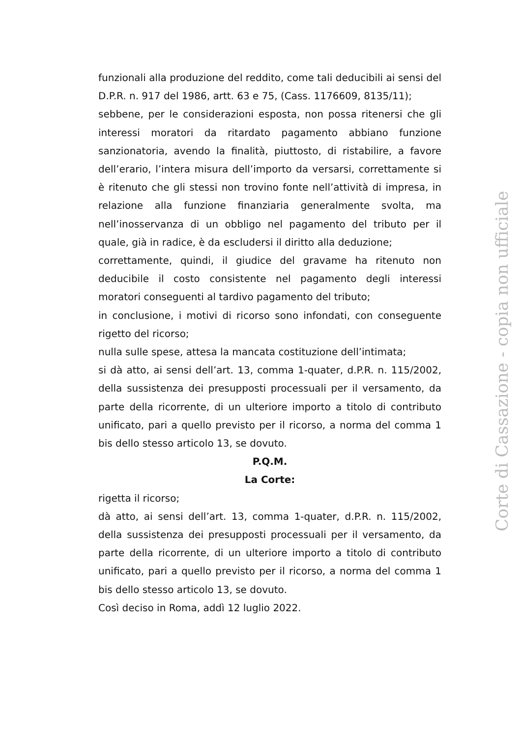funzionali alla produzione del reddito, come tali deducibili ai sensi del D.P.R. n. 917 del 1986, artt. 63 e 75, (Cass. 1176609, 8135/11);
sebbene, per le considerazioni esposta, non possa ritenersi che gli interessi moratori da ritardato pagamento abbiano funzione sanzionatoria, avendo la finalità, piuttosto, di ristabilire, a favore dell’erario, l’intera misura dell’importo da versarsi, correttamente si è ritenuto che gli stessi non trovino fonte nell’attività di impresa, in relazione alla funzione finanziaria generalmente svolta, ma nell’inosservanza di un obbligo nel pagamento del tributo per il quale, già in radice, è da escludersi il diritto alla deduzione;
correttamente, quindi, il giudice del gravame ha ritenuto non deducibile il costo consistente nel pagamento degli interessi moratori conseguenti al tardivo pagamento del tributo;
in conclusione, i motivi di ricorso sono infondati, con conseguente rigetto del ricorso;
nulla sulle spese, attesa la mancata costituzione dell’intimata;
si dà atto, ai sensi dell’art. 13, comma 1-quater, d.P.R. n. 115/2002, della sussistenza dei presupposti processuali per il versamento, da parte della ricorrente, di un ulteriore importo a titolo di contributo unificato, pari a quello previsto per il ricorso, a norma del comma 1 bis dello stesso articolo 13, se dovuto.
P.Q.M.
La Corte:
rigetta il ricorso;
dà atto, ai sensi dell’art. 13, comma 1-quater, d.P.R. n. 115/2002, della sussistenza dei presupposti processuali per il versamento, da parte della ricorrente, di un ulteriore importo a titolo di contributo unificato, pari a quello previsto per il ricorso, a norma del comma 1 bis dello stesso articolo 13, se dovuto.
Così deciso in Roma, addì 12 luglio 2022.
Corte di Cassazione - copia non ufficiale